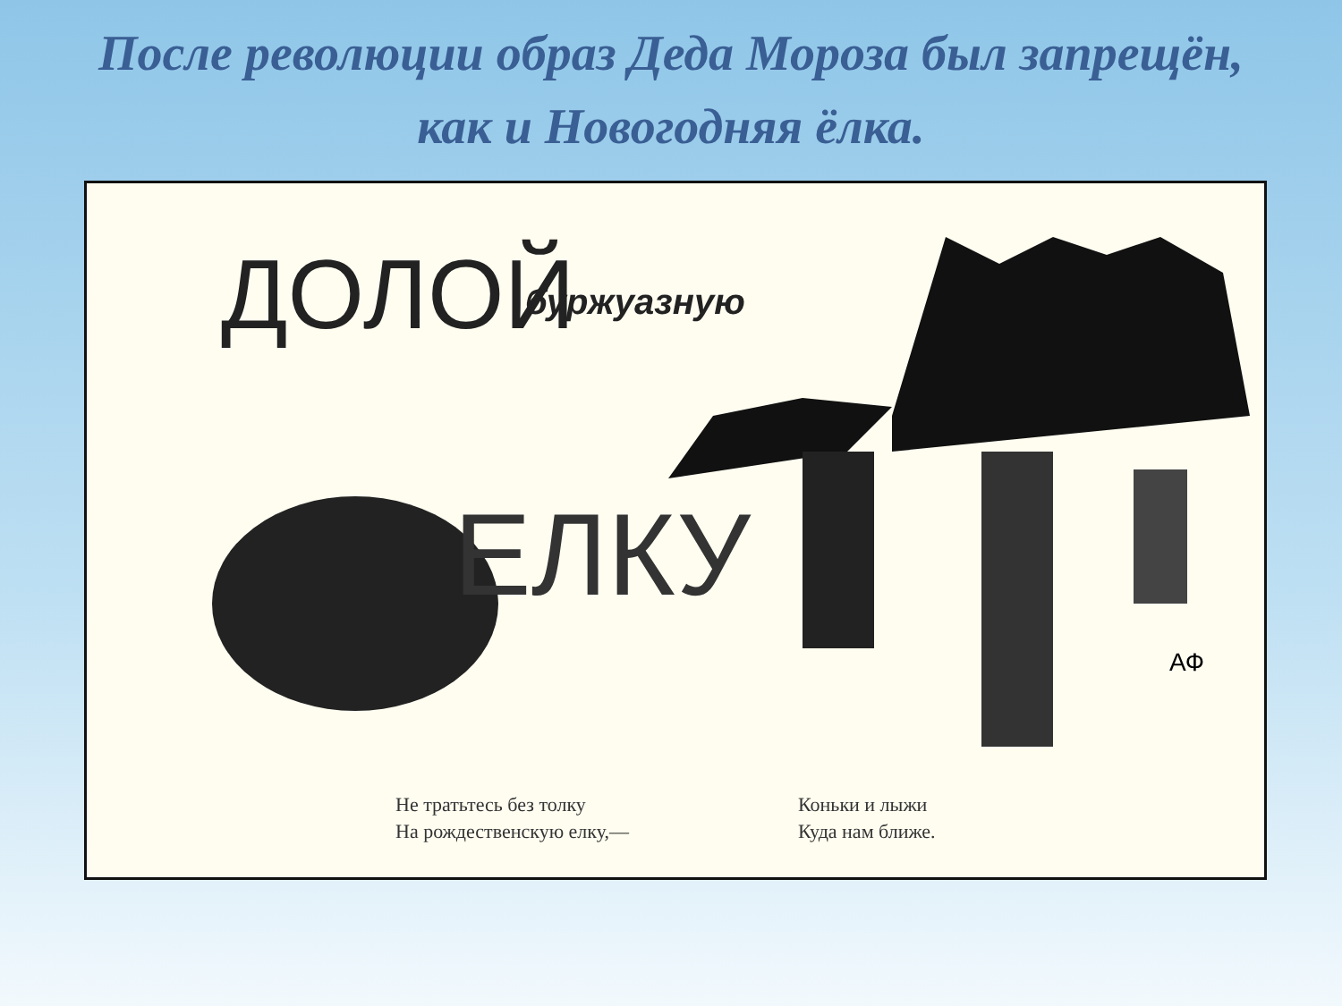После революции образ Деда Мороза был запрещён,
как и Новогодняя ёлка.
ДОЛОЙ буржуазную
ЕЛКУ
АФ
Не тратьтесь без толку
На рождественскую елку,—
Коньки и лыжи
Куда нам ближе.